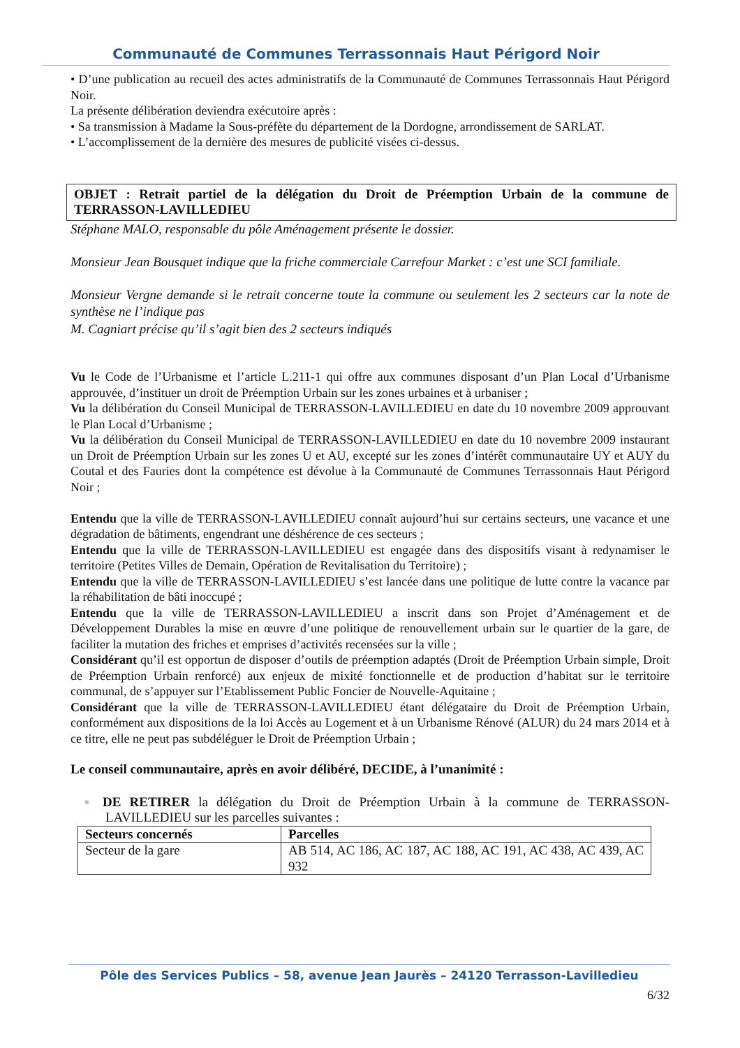Communauté de Communes Terrassonnais Haut Périgord Noir
• D’une publication au recueil des actes administratifs de la Communauté de Communes Terrassonnais Haut Périgord Noir.
La présente délibération deviendra exécutoire après :
• Sa transmission à Madame la Sous-préfète du département de la Dordogne, arrondissement de SARLAT.
• L’accomplissement de la dernière des mesures de publicité visées ci-dessus.
OBJET : Retrait partiel de la délégation du Droit de Préemption Urbain de la commune de TERRASSON-LAVILLEDIEU
Stéphane MALO, responsable du pôle Aménagement présente le dossier.
Monsieur Jean Bousquet indique que la friche commerciale Carrefour Market : c’est une SCI familiale.
Monsieur Vergne demande si le retrait concerne toute la commune ou seulement les 2 secteurs car la note de synthèse ne l’indique pas
M. Cagniart précise qu’il s’agit bien des 2 secteurs indiqués
Vu le Code de l’Urbanisme et l’article L.211-1 qui offre aux communes disposant d’un Plan Local d’Urbanisme approuvée, d’instituer un droit de Préemption Urbain sur les zones urbaines et à urbaniser ;
Vu la délibération du Conseil Municipal de TERRASSON-LAVILLEDIEU en date du 10 novembre 2009 approuvant le Plan Local d’Urbanisme ;
Vu la délibération du Conseil Municipal de TERRASSON-LAVILLEDIEU en date du 10 novembre 2009 instaurant un Droit de Préemption Urbain sur les zones U et AU, excepté sur les zones d’intérêt communautaire UY et AUY du Coutal et des Fauries dont la compétence est dévolue à la Communauté de Communes Terrassonnais Haut Périgord Noir ;
Entendu que la ville de TERRASSON-LAVILLEDIEU connaît aujourd’hui sur certains secteurs, une vacance et une dégradation de bâtiments, engendrant une déshérence de ces secteurs ;
Entendu que la ville de TERRASSON-LAVILLEDIEU est engagée dans des dispositifs visant à redynamiser le territoire (Petites Villes de Demain, Opération de Revitalisation du Territoire) ;
Entendu que la ville de TERRASSON-LAVILLEDIEU s’est lancée dans une politique de lutte contre la vacance par la réhabilitation de bâti inoccupé ;
Entendu que la ville de TERRASSON-LAVILLEDIEU a inscrit dans son Projet d’Aménagement et de Développement Durables la mise en œuvre d’une politique de renouvellement urbain sur le quartier de la gare, de faciliter la mutation des friches et emprises d’activités recensées sur la ville ;
Considérant qu’il est opportun de disposer d’outils de préemption adaptés (Droit de Préemption Urbain simple, Droit de Préemption Urbain renforcé) aux enjeux de mixité fonctionnelle et de production d’habitat sur le territoire communal, de s’appuyer sur l’Etablissement Public Foncier de Nouvelle-Aquitaine ;
Considérant que la ville de TERRASSON-LAVILLEDIEU étant délégataire du Droit de Préemption Urbain, conformément aux dispositions de la loi Accès au Logement et à un Urbanisme Rénové (ALUR) du 24 mars 2014 et à ce titre, elle ne peut pas subdéléguer le Droit de Préemption Urbain ;
Le conseil communautaire, après en avoir délibéré, DECIDE, à l’unanimité :
▪ DE RETIRER la délégation du Droit de Préemption Urbain à la commune de TERRASSON-LAVILLEDIEU sur les parcelles suivantes :
| Secteurs concernés | Parcelles |
| --- | --- |
| Secteur de la gare | AB 514, AC 186, AC 187, AC 188, AC 191, AC 438, AC 439, AC 932 |
Pôle des Services Publics – 58, avenue Jean Jaurès – 24120 Terrasson-Lavilledieu
6/32